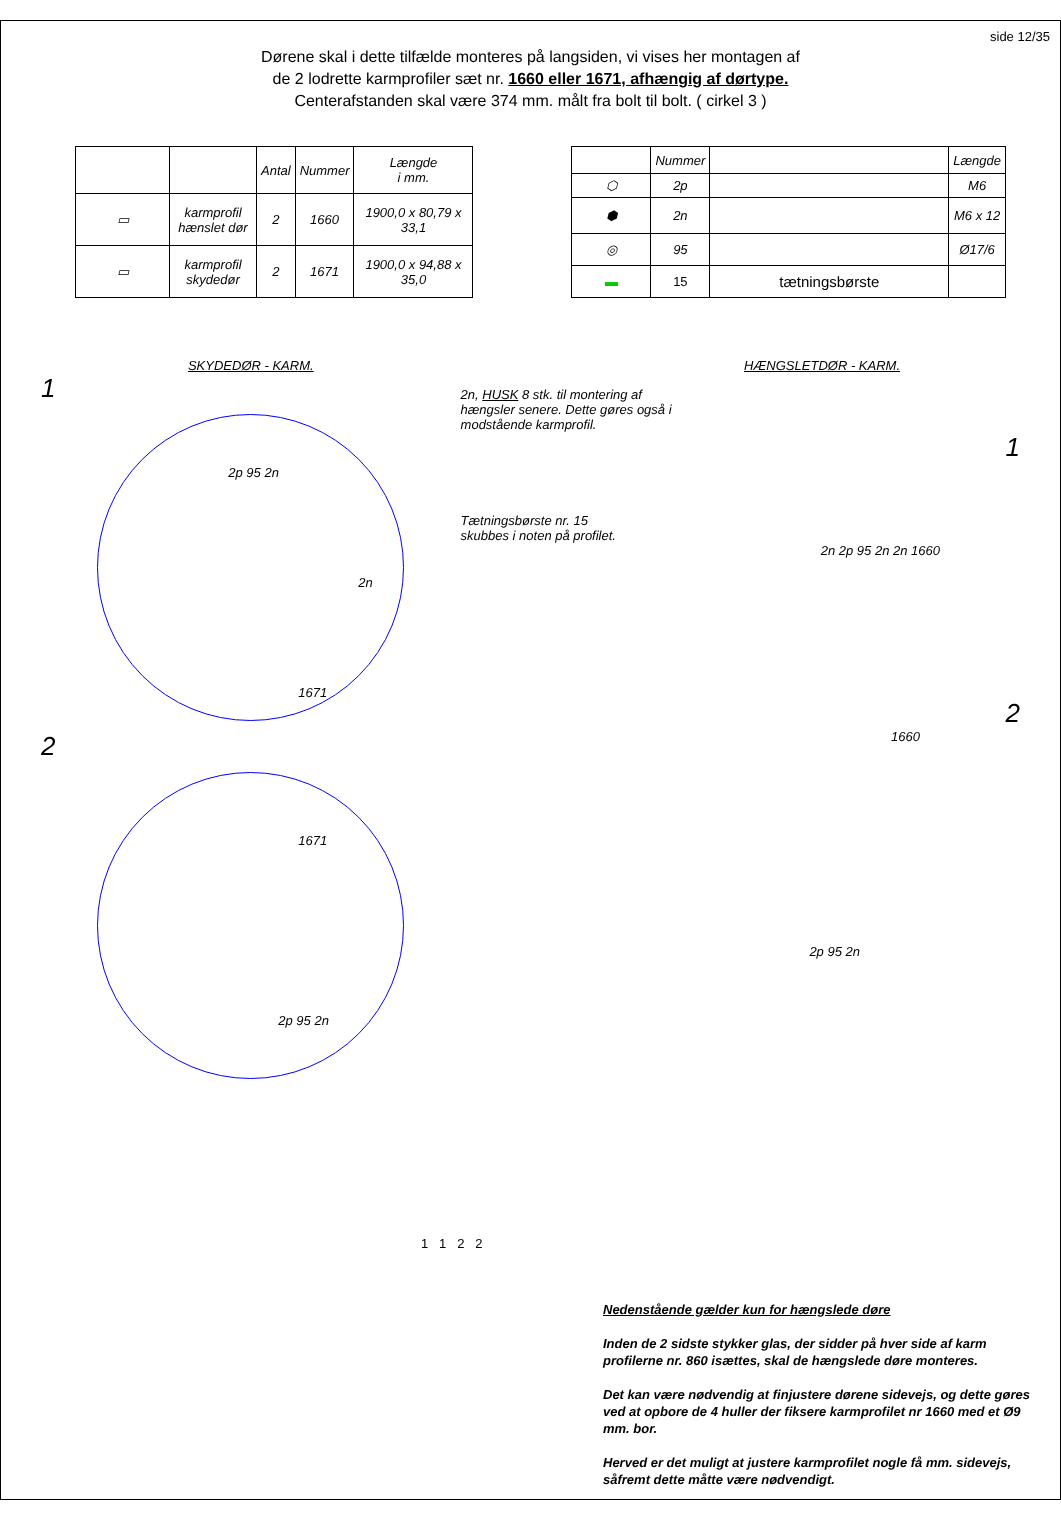side 12/35
Dørene skal i dette tilfælde monteres på langsiden, vi vises her montagen af
de 2 lodrette karmprofiler sæt nr. 1660 eller 1671, afhængig af dørtype.
Centerafstanden skal være 374 mm. målt fra bolt til bolt. ( cirkel 3 )
| | | Antal | Nummer | Længde i mm. |
| --- | --- | --- | --- | --- |
| ▭ | karmprofil hænslet dør | 2 | 1660 | 1900,0 x 80,79 x 33,1 |
| ▭ | karmprofil skydedør | 2 | 1671 | 1900,0 x 94,88 x 35,0 |
| | Nummer | | Længde |
| --- | --- | --- | --- |
| ⬡ | 2p | | M6 |
| ⬢ | 2n | | M6 x 12 |
| ◎ | 95 | | Ø17/6 |
| ▬ | 15 | tætningsbørste | |
SKYDEDØR - KARM.
1
2p 95 2n
2n
1671
2
1671
2p 95 2n
HÆNGSLETDØR - KARM.
2n, HUSK 8 stk. til montering af hængsler senere. Dette gøres også i modstående karmprofil.
1
Tætningsbørste nr. 15
skubbes i noten på profilet.
2n 2p 95 2n 2n 1660
2
1660
2p 95 2n
1 1 2 2
Nedenstående gælder kun for hængslede døre
Inden de 2 sidste stykker glas, der sidder på hver side af karm profilerne nr. 860 isættes, skal de hængslede døre monteres.
Det kan være nødvendig at finjustere dørene sidevejs, og dette gøres ved at opbore de 4 huller der fiksere karmprofilet nr 1660 med et Ø9 mm. bor.
Herved er det muligt at justere karmprofilet nogle få mm. sidevejs, såfremt dette måtte være nødvendigt.